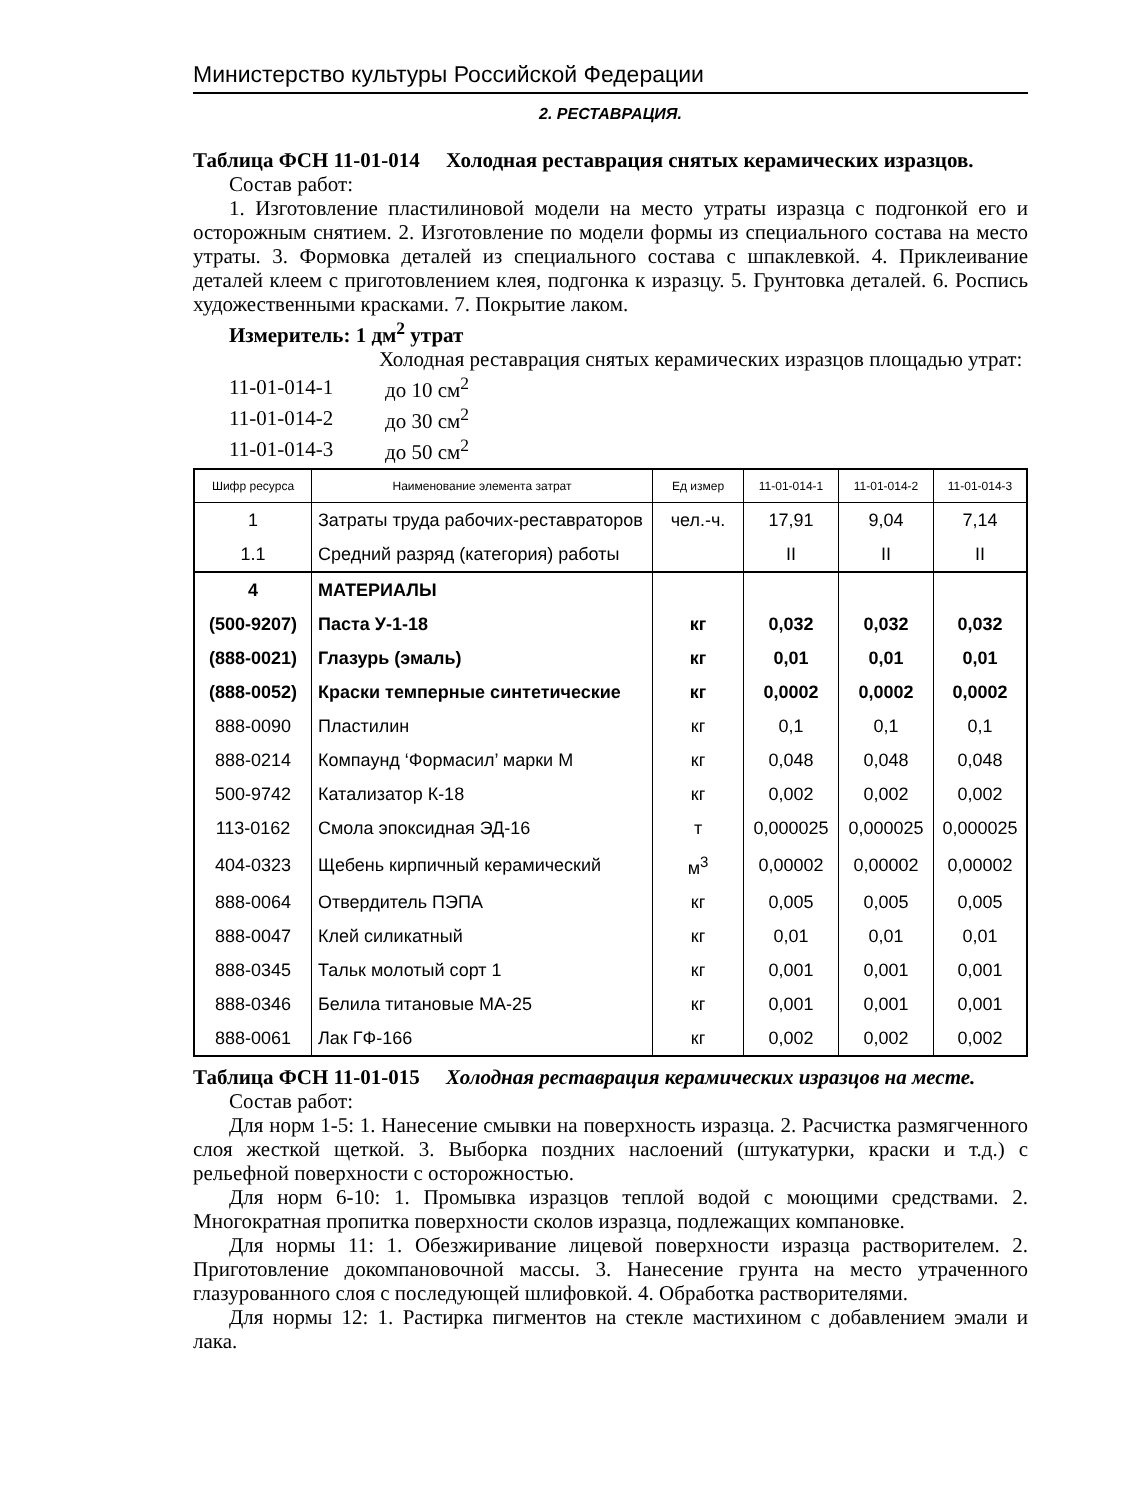Министерство культуры Российской Федерации
2. РЕСТАВРАЦИЯ.
Таблица ФСН 11-01-014 Холодная реставрация снятых керамических изразцов.
Состав работ:
1. Изготовление пластилиновой модели на место утраты изразца с подгонкой его и осторожным снятием. 2. Изготовление по модели формы из специального состава на место утраты. 3. Формовка деталей из специального состава с шпаклевкой. 4. Приклеивание деталей клеем с приготовлением клея, подгонка к изразцу. 5. Грунтовка деталей. 6. Роспись художественными красками. 7. Покрытие лаком.
Измеритель: 1 дм<sup>2</sup> утрат
Холодная реставрация снятых керамических изразцов площадью утрат:
| 11-01-014-1 | до 10 см<sup>2</sup> |
| 11-01-014-2 | до 30 см<sup>2</sup> |
| 11-01-014-3 | до 50 см<sup>2</sup> |
| Шифр ресурса | Наименование элемента затрат | Ед измер | 11-01-014-1 | 11-01-014-2 | 11-01-014-3 |
| --- | --- | --- | --- | --- | --- |
| 1 | Затраты труда рабочих-реставраторов | чел.-ч. | 17,91 | 9,04 | 7,14 |
| 1.1 | Средний разряд (категория) работы | | II | II | II |
| 4 | МАТЕРИАЛЫ | | | | |
| (500-9207) | Паста У-1-18 | кг | 0,032 | 0,032 | 0,032 |
| (888-0021) | Глазурь (эмаль) | кг | 0,01 | 0,01 | 0,01 |
| (888-0052) | Краски темперные синтетические | кг | 0,0002 | 0,0002 | 0,0002 |
| 888-0090 | Пластилин | кг | 0,1 | 0,1 | 0,1 |
| 888-0214 | Компаунд ‘Формасил’ марки М | кг | 0,048 | 0,048 | 0,048 |
| 500-9742 | Катализатор К-18 | кг | 0,002 | 0,002 | 0,002 |
| 113-0162 | Смола эпоксидная ЭД-16 | т | 0,000025 | 0,000025 | 0,000025 |
| 404-0323 | Щебень кирпичный керамический | м<sup>3</sup> | 0,00002 | 0,00002 | 0,00002 |
| 888-0064 | Отвердитель ПЭПА | кг | 0,005 | 0,005 | 0,005 |
| 888-0047 | Клей силикатный | кг | 0,01 | 0,01 | 0,01 |
| 888-0345 | Тальк молотый сорт 1 | кг | 0,001 | 0,001 | 0,001 |
| 888-0346 | Белила титановые МА-25 | кг | 0,001 | 0,001 | 0,001 |
| 888-0061 | Лак ГФ-166 | кг | 0,002 | 0,002 | 0,002 |
Таблица ФСН 11-01-015 Холодная реставрация керамических изразцов на месте.
Состав работ:
Для норм 1-5: 1. Нанесение смывки на поверхность изразца. 2. Расчистка размягченного слоя жесткой щеткой. 3. Выборка поздних наслоений (штукатурки, краски и т.д.) с рельефной поверхности с осторожностью.
Для норм 6-10: 1. Промывка изразцов теплой водой с моющими средствами. 2. Многократная пропитка поверхности сколов изразца, подлежащих компановке.
Для нормы 11: 1. Обезжиривание лицевой поверхности изразца растворителем. 2. Приготовление докомпановочной массы. 3. Нанесение грунта на место утраченного глазурованного слоя с последующей шлифовкой. 4. Обработка растворителями.
Для нормы 12: 1. Растирка пигментов на стекле мастихином с добавлением эмали и лака.